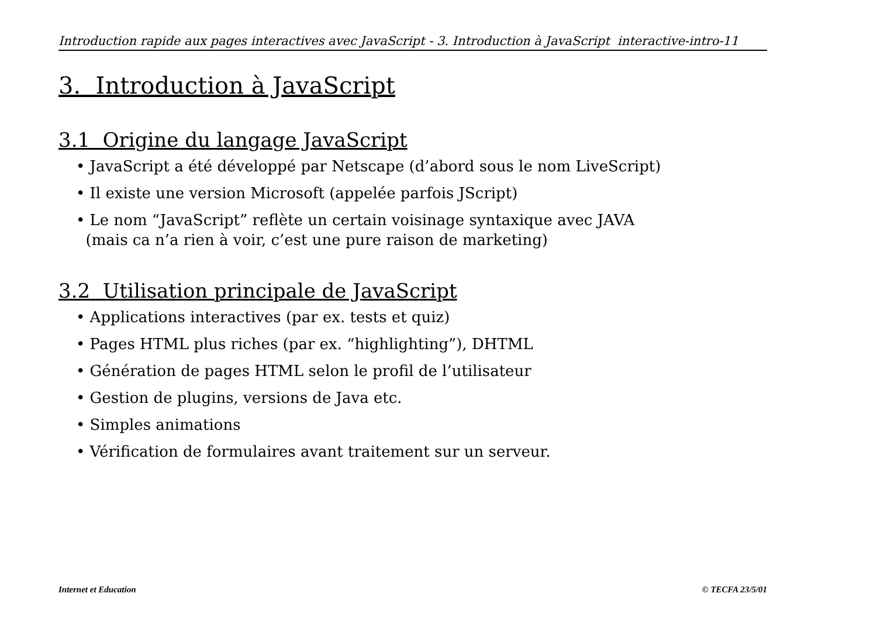Introduction rapide aux pages interactives avec JavaScript - 3. Introduction à JavaScript interactive-intro-11
3. Introduction à JavaScript
3.1 Origine du langage JavaScript
• JavaScript a été développé par Netscape (d’abord sous le nom LiveScript)
• Il existe une version Microsoft (appelée parfois JScript)
• Le nom “JavaScript” reflète un certain voisinage syntaxique avec JAVA
(mais ca n’a rien à voir, c’est une pure raison de marketing)
3.2 Utilisation principale de JavaScript
• Applications interactives (par ex. tests et quiz)
• Pages HTML plus riches (par ex. “highlighting”), DHTML
• Génération de pages HTML selon le profil de l’utilisateur
• Gestion de plugins, versions de Java etc.
• Simples animations
• Vérification de formulaires avant traitement sur un serveur.
Internet et Education © TECFA 23/5/01